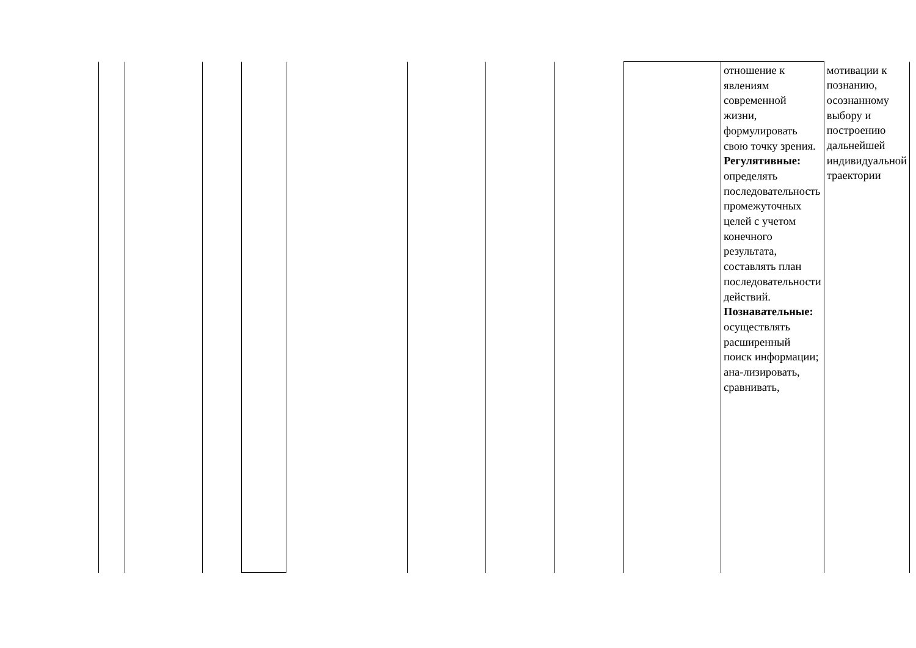| | | | | | | | | | отношение к явлениям современной жизни, формулировать свою точку зрения. Регулятивные: определять последовательность промежуточных целей с учетом конечного результата, составлять план последовательности действий. Познавательные: осуществлять расширенный поиск информации; ана-лизировать, сравнивать, | мотивации к познанию, осознанному выбору и построению дальнейшей индивидуальной траектории |